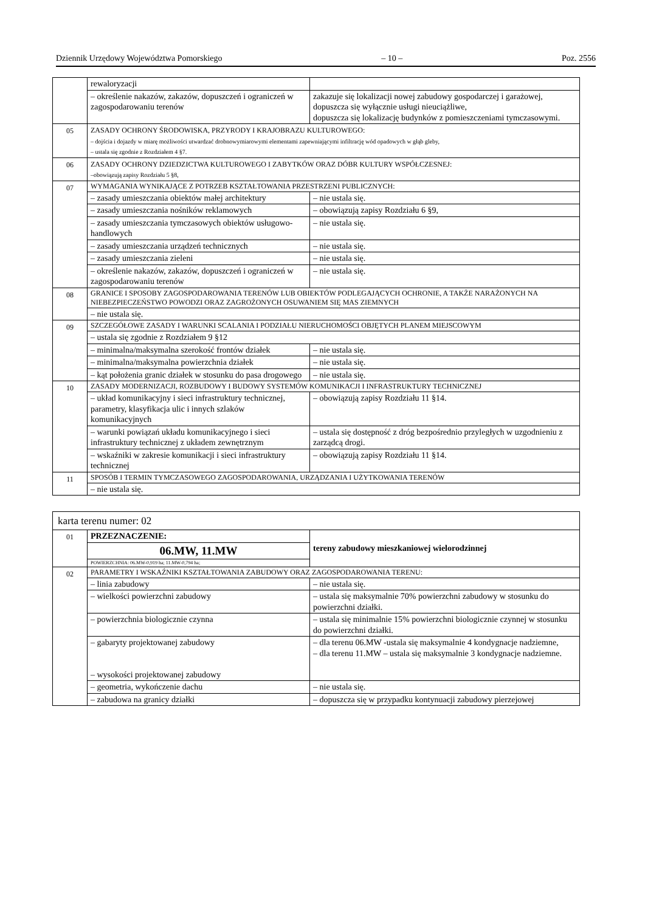Dziennik Urzędowy Województwa Pomorskiego – 10 – Poz. 2556
| | rewaloryzacji | |
| | – określenie nakazów, zakazów, dopuszczeń i ograniczeń w zagospodarowaniu terenów | zakazuje się lokalizacji nowej zabudowy gospodarczej i garażowej, dopuszcza się wyłącznie usługi nieuciążliwe, dopuszcza się lokalizację budynków z pomieszczeniami tymczasowymi. |
| 05 | ZASADY OCHRONY ŚRODOWISKA, PRZYRODY I KRAJOBRAZU KULTUROWEGO: – dojścia i dojazdy w miarę możliwości utwardzać drobnowymiarowymi elementami zapewniającymi infiltrację wód opadowych w głąb gleby, – ustala się zgodnie z Rozdziałem 4 §7. | |
| 06 | ZASADY OCHRONY DZIEDZICTWA KULTUROWEGO I ZABYTKÓW ORAZ DÓBR KULTURY WSPÓŁCZESNEJ: –obowiązują zapisy Rozdziału 5 §8, | |
| 07 | WYMAGANIA WYNIKAJĄCE Z POTRZEB KSZTAŁTOWANIA PRZESTRZENI PUBLICZNYCH: | |
| | – zasady umieszczania obiektów małej architektury | – nie ustala się. |
| | – zasady umieszczania nośników reklamowych | – obowiązują zapisy Rozdziału 6 §9, |
| | – zasady umieszczania tymczasowych obiektów usługowo-handlowych | – nie ustala się. |
| | – zasady umieszczania urządzeń technicznych | – nie ustala się. |
| | – zasady umieszczania zieleni | – nie ustala się. |
| | – określenie nakazów, zakazów, dopuszczeń i ograniczeń w zagospodarowaniu terenów | – nie ustala się. |
| 08 | GRANICE I SPOSOBY ZAGOSPODAROWANIA TERENÓW LUB OBIEKTÓW PODLEGAJĄCYCH OCHRONIE, A TAKŻE NARAŻONYCH NA NIEBEZPIECZEŃSTWO POWODZI ORAZ ZAGROŻONYCH OSUWANIEM SIĘ MAS ZIEMNYCH | |
| | – nie ustala się. | |
| 09 | SZCZEGÓŁOWE ZASADY I WARUNKI SCALANIA I PODZIAŁU NIERUCHOMOŚCI OBJĘTYCH PLANEM MIEJSCOWYM | |
| | – ustala się zgodnie z Rozdziałem 9 §12 | |
| | – minimalna/maksymalna szerokość frontów działek | – nie ustala się. |
| | – minimalna/maksymalna powierzchnia działek | – nie ustala się. |
| | – kąt położenia granic działek w stosunku do pasa drogowego | – nie ustala się. |
| 10 | ZASADY MODERNIZACJI, ROZBUDOWY I BUDOWY SYSTEMÓW KOMUNIKACJI I INFRASTRUKTURY TECHNICZNEJ | |
| | – układ komunikacyjny i sieci infrastruktury technicznej, parametry, klasyfikacja ulic i innych szlaków komunikacyjnych | – obowiązują zapisy Rozdziału 11 §14. |
| | – warunki powiązań układu komunikacyjnego i sieci infrastruktury technicznej z układem zewnętrznym | – ustala się dostępność z dróg bezpośrednio przyległych w uzgodnieniu z zarządcą drogi. |
| | – wskaźniki w zakresie komunikacji i sieci infrastruktury technicznej | – obowiązują zapisy Rozdziału 11 §14. |
| 11 | SPOSÓB I TERMIN TYMCZASOWEGO ZAGOSPODAROWANIA, URZĄDZANIA I UŻYTKOWANIA TERENÓW | |
| | – nie ustala się. | |
| karta terenu numer: 02 | | |
| 01 | PRZEZNACZENIE: | tereny zabudowy mieszkaniowej wielorodzinnej |
| | 06.MW, 11.MW | |
| | POWIERZCHNIA: 06.MW-0,919 ha; 11.MW-0,794 ha; | |
| 02 | PARAMETRY I WSKAŹNIKI KSZTAŁTOWANIA ZABUDOWY ORAZ ZAGOSPODAROWANIA TERENU: | |
| | – linia zabudowy | – nie ustala się. |
| | – wielkości powierzchni zabudowy | – ustala się maksymalnie 70% powierzchni zabudowy w stosunku do powierzchni działki. |
| | – powierzchnia biologicznie czynna | – ustala się minimalnie 15% powierzchni biologicznie czynnej w stosunku do powierzchni działki. |
| | – gabaryty projektowanej zabudowy – wysokości projektowanej zabudowy | – dla terenu 06.MW -ustala się maksymalnie 4 kondygnacje nadziemne, – dla terenu 11.MW – ustala się maksymalnie 3 kondygnacje nadziemne. |
| | – geometria, wykończenie dachu | – nie ustala się. |
| | – zabudowa na granicy działki | – dopuszcza się w przypadku kontynuacji zabudowy pierzejowej |